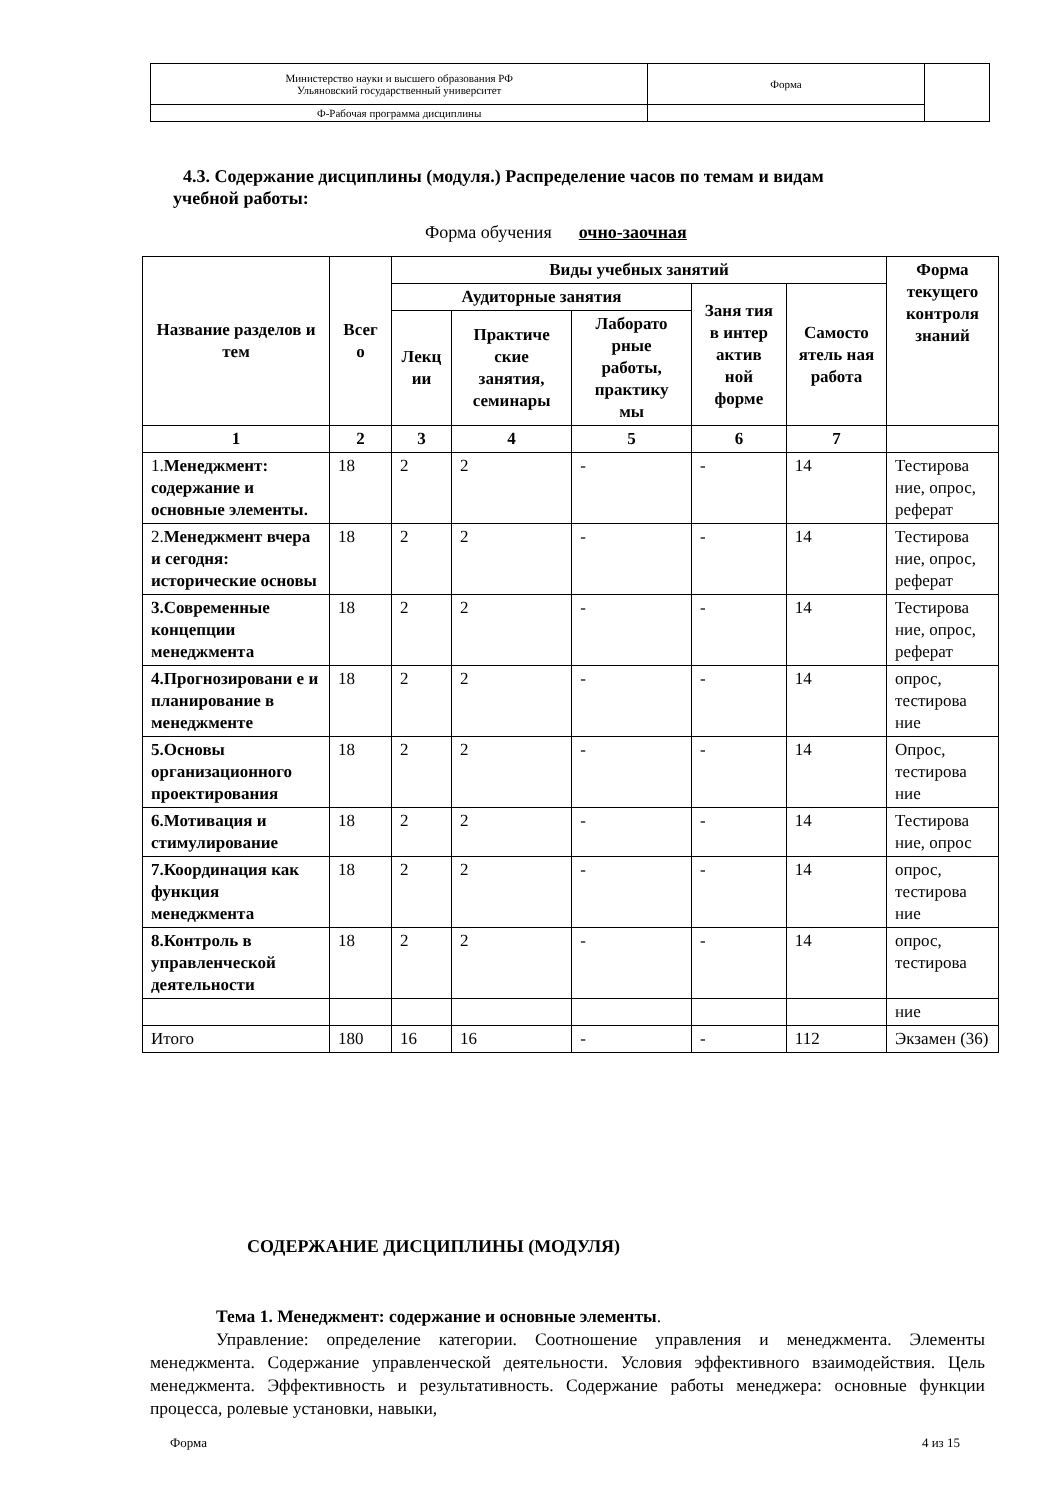| Министерство науки и высшего образования РФ Ульяновский государственный университет | Форма | |
| Ф-Рабочая программа дисциплины | | |
4.3. Содержание дисциплины (модуля.) Распределение часов по темам и видам
учебной работы:
Форма обучения очно-заочная
| Название разделов и тем | Всег о | Виды учебных занятий | | | | | Форма текущего контроля знаний |
| --- | --- | --- | --- | --- | --- | --- | --- |
| | | Аудиторные занятия | | | Заня тия в интер актив ной форме | Самосто ятель ная работа | |
| | | Лекц ии | Практиче ские занятия, семинары | Лаборато рные работы, практику мы | | | |
| 1 | 2 | 3 | 4 | 5 | 6 | 7 | |
| 1. Менеджмент: содержание и основные элементы. | 18 | 2 | 2 | - | - | 14 | Тестирова ние, опрос, реферат |
| 2. Менеджмент вчера и сегодня: исторические основы | 18 | 2 | 2 | - | - | 14 | Тестирова ние, опрос, реферат |
| 3.Современные концепции менеджмента | 18 | 2 | 2 | - | - | 14 | Тестирова ние, опрос, реферат |
| 4.Прогнозировани е и планирование в менеджменте | 18 | 2 | 2 | - | - | 14 | опрос, тестирова ние |
| 5.Основы организационного проектирования | 18 | 2 | 2 | - | - | 14 | Опрос, тестирова ние |
| 6.Мотивация и стимулирование | 18 | 2 | 2 | - | - | 14 | Тестирова ние, опрос |
| 7.Координация как функция менеджмента | 18 | 2 | 2 | - | - | 14 | опрос, тестирова ние |
| 8.Контроль в управленческой деятельности | 18 | 2 | 2 | - | - | 14 | опрос, тестирова |
| | | | | | | | ние |
| Итого | 180 | 16 | 16 | - | - | 112 | Экзамен (36) |
СОДЕРЖАНИЕ ДИСЦИПЛИНЫ (МОДУЛЯ)
Тема 1. Менеджмент: содержание и основные элементы.
Управление: определение категории. Соотношение управления и менеджмента. Элементы менеджмента. Содержание управленческой деятельности. Условия эффективного взаимодействия. Цель менеджмента. Эффективность и результативность. Содержание работы менеджера: основные функции процесса, ролевые установки, навыки,
Форма 4 из 15